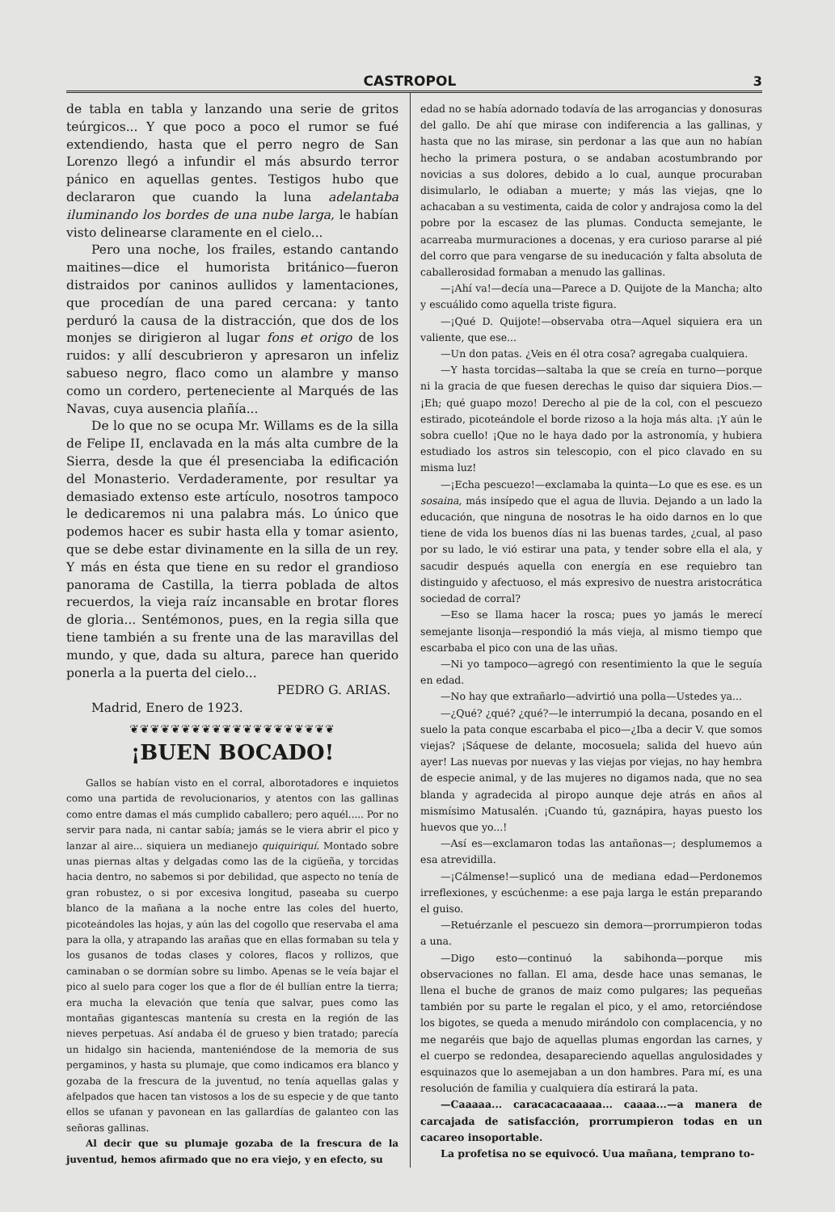CASTROPOL 3
de tabla en tabla y lanzando una serie de gritos teúrgicos... Y que poco a poco el rumor se fué extendiendo, hasta que el perro negro de San Lorenzo llegó a infundir el más absurdo terror pánico en aquellas gentes. Testigos hubo que declararon que cuando la luna adelantaba iluminando los bordes de una nube larga, le habían visto delinearse claramente en el cielo...
Pero una noche, los frailes, estando cantando maitines—dice el humorista británico—fueron distraidos por caninos aullidos y lamentaciones, que procedían de una pared cercana: y tanto perduró la causa de la distracción, que dos de los monjes se dirigieron al lugar fons et origo de los ruidos: y allí descubrieron y apresaron un infeliz sabueso negro, flaco como un alambre y manso como un cordero, perteneciente al Marqués de las Navas, cuya ausencia plañía...
De lo que no se ocupa Mr. Willams es de la silla de Felipe II, enclavada en la más alta cumbre de la Sierra, desde la que él presenciaba la edificación del Monasterio. Verdaderamente, por resultar ya demasiado extenso este artículo, nosotros tampoco le dedicaremos ni una palabra más. Lo único que podemos hacer es subir hasta ella y tomar asiento, que se debe estar divinamente en la silla de un rey. Y más en ésta que tiene en su redor el grandioso panorama de Castilla, la tierra poblada de altos recuerdos, la vieja raíz incansable en brotar flores de gloria... Sentémonos, pues, en la regia silla que tiene también a su frente una de las maravillas del mundo, y que, dada su altura, parece han querido ponerla a la puerta del cielo...
PEDRO G. ARIAS.
Madrid, Enero de 1923.
❦❦❦❦❦❦❦❦❦❦❦❦❦❦❦❦❦❦❦❦
¡BUEN BOCADO!
Gallos se habían visto en el corral, alborotadores e inquietos como una partida de revolucionarios, y atentos con las gallinas como entre damas el más cumplido caballero; pero aquél..... Por no servir para nada, ni cantar sabía; jamás se le viera abrir el pico y lanzar al aire... siquiera un medianejo quiquiriquí. Montado sobre unas piernas altas y delgadas como las de la cigüeña, y torcidas hacia dentro, no sabemos si por debilidad, que aspecto no tenía de gran robustez, o si por excesiva longitud, paseaba su cuerpo blanco de la mañana a la noche entre las coles del huerto, picoteándoles las hojas, y aún las del cogollo que reservaba el ama para la olla, y atrapando las arañas que en ellas formaban su tela y los gusanos de todas clases y colores, flacos y rollizos, que caminaban o se dormían sobre su limbo. Apenas se le veía bajar el pico al suelo para coger los que a flor de él bullían entre la tierra; era mucha la elevación que tenía que salvar, pues como las montañas gigantescas mantenía su cresta en la región de las nieves perpetuas. Así andaba él de grueso y bien tratado; parecía un hidalgo sin hacienda, manteniéndose de la memoria de sus pergaminos, y hasta su plumaje, que como indicamos era blanco y gozaba de la frescura de la juventud, no tenía aquellas galas y afelpados que hacen tan vistosos a los de su especie y de que tanto ellos se ufanan y pavonean en las gallardías de galanteo con las señoras gallinas.
Al decir que su plumaje gozaba de la frescura de la juventud, hemos afirmado que no era viejo, y en efecto, su
edad no se había adornado todavía de las arrogancias y donosuras del gallo. De ahí que mirase con indiferencia a las gallinas, y hasta que no las mirase, sin perdonar a las que aun no habían hecho la primera postura, o se andaban acostumbrando por novicias a sus dolores, debido a lo cual, aunque procuraban disimularlo, le odiaban a muerte; y más las viejas, qne lo achacaban a su vestimenta, caida de color y andrajosa como la del pobre por la escasez de las plumas. Conducta semejante, le acarreaba murmuraciones a docenas, y era curioso pararse al pié del corro que para vengarse de su ineducación y falta absoluta de caballerosidad formaban a menudo las gallinas.
—¡Ahí va!—decía una—Parece a D. Quijote de la Mancha; alto y escuálido como aquella triste figura.
—¡Qué D. Quijote!—observaba otra—Aquel siquiera era un valiente, que ese...
—Un don patas. ¿Veis en él otra cosa? agregaba cualquiera.
—Y hasta torcidas—saltaba la que se creía en turno—porque ni la gracia de que fuesen derechas le quiso dar siquiera Dios.—¡Eh; qué guapo mozo! Derecho al pie de la col, con el pescuezo estirado, picoteándole el borde rizoso a la hoja más alta. ¡Y aún le sobra cuello! ¡Que no le haya dado por la astronomía, y hubiera estudiado los astros sin telescopio, con el pico clavado en su misma luz!
—¡Echa pescuezo!—exclamaba la quinta—Lo que es ese. es un sosaina, más insípedo que el agua de lluvia. Dejando a un lado la educación, que ninguna de nosotras le ha oido darnos en lo que tiene de vida los buenos días ni las buenas tardes, ¿cual, al paso por su lado, le vió estirar una pata, y tender sobre ella el ala, y sacudir después aquella con energía en ese requiebro tan distinguido y afectuoso, el más expresivo de nuestra aristocrática sociedad de corral?
—Eso se llama hacer la rosca; pues yo jamás le merecí semejante lisonja—respondió la más vieja, al mismo tiempo que escarbaba el pico con una de las uñas.
—Ni yo tampoco—agregó con resentimiento la que le seguía en edad.
—No hay que extrañarlo—advirtió una polla—Ustedes ya...
—¿Qué? ¿qué? ¿qué?—le interrumpió la decana, posando en el suelo la pata conque escarbaba el pico—¿Iba a decir V. que somos viejas? ¡Sáquese de delante, mocosuela; salida del huevo aún ayer! Las nuevas por nuevas y las viejas por viejas, no hay hembra de especie animal, y de las mujeres no digamos nada, que no sea blanda y agradecida al piropo aunque deje atrás en años al mismísimo Matusalén. ¡Cuando tú, gaznápira, hayas puesto los huevos que yo...!
—Así es—exclamaron todas las antañonas—; desplumemos a esa atrevidilla.
—¡Cálmense!—suplicó una de mediana edad—Perdonemos irreflexiones, y escúchenme: a ese paja larga le están preparando el guiso.
—Retuérzanle el pescuezo sin demora—prorrumpieron todas a una.
—Digo esto—continuó la sabihonda—porque mis observaciones no fallan. El ama, desde hace unas semanas, le llena el buche de granos de maiz como pulgares; las pequeñas también por su parte le regalan el pico, y el amo, retorciéndose los bigotes, se queda a menudo mirándolo con complacencia, y no me negaréis que bajo de aquellas plumas engordan las carnes, y el cuerpo se redondea, desapareciendo aquellas angulosidades y esquinazos que lo asemejaban a un don hambres. Para mí, es una resolución de familia y cualquiera día estirará la pata.
—Caaaaa... caracacacaaaaa... caaaa...—a manera de carcajada de satisfacción, prorrumpieron todas en un cacareo insoportable.
La profetisa no se equivocó. Uua mañana, temprano to-